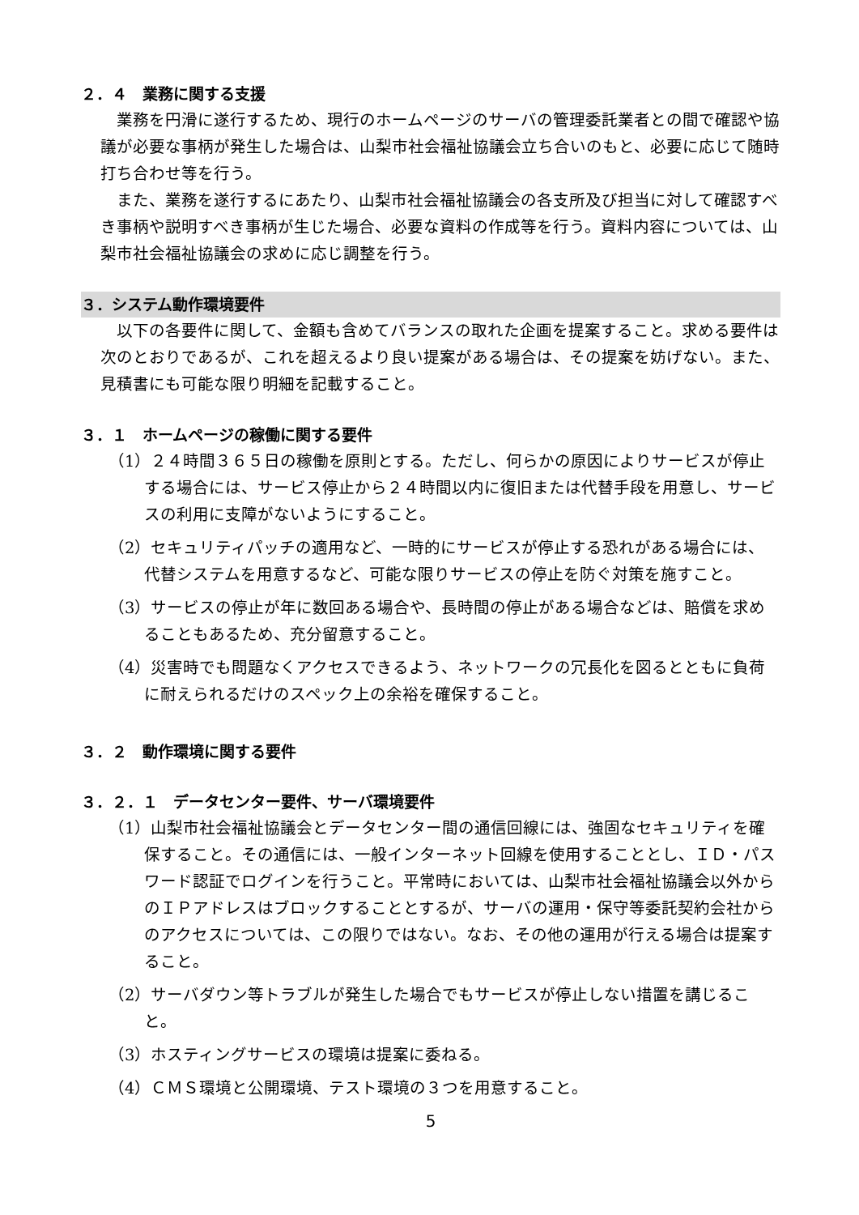２．４　業務に関する支援
業務を円滑に遂行するため、現行のホームページのサーバの管理委託業者との間で確認や協議が必要な事柄が発生した場合は、山梨市社会福祉協議会立ち合いのもと、必要に応じて随時打ち合わせ等を行う。
また、業務を遂行するにあたり、山梨市社会福祉協議会の各支所及び担当に対して確認すべき事柄や説明すべき事柄が生じた場合、必要な資料の作成等を行う。資料内容については、山梨市社会福祉協議会の求めに応じ調整を行う。
３．システム動作環境要件
以下の各要件に関して、金額も含めてバランスの取れた企画を提案すること。求める要件は次のとおりであるが、これを超えるより良い提案がある場合は、その提案を妨げない。また、見積書にも可能な限り明細を記載すること。
３．１　ホームページの稼働に関する要件
（1）２４時間３６５日の稼働を原則とする。ただし、何らかの原因によりサービスが停止する場合には、サービス停止から２４時間以内に復旧または代替手段を用意し、サービスの利用に支障がないようにすること。
（2）セキュリティパッチの適用など、一時的にサービスが停止する恐れがある場合には、代替システムを用意するなど、可能な限りサービスの停止を防ぐ対策を施すこと。
（3）サービスの停止が年に数回ある場合や、長時間の停止がある場合などは、賠償を求めることもあるため、充分留意すること。
（4）災害時でも問題なくアクセスできるよう、ネットワークの冗長化を図るとともに負荷に耐えられるだけのスペック上の余裕を確保すること。
３．２　動作環境に関する要件
３．２．１　データセンター要件、サーバ環境要件
（1）山梨市社会福祉協議会とデータセンター間の通信回線には、強固なセキュリティを確保すること。その通信には、一般インターネット回線を使用することとし、ＩＤ・パスワード認証でログインを行うこと。平常時においては、山梨市社会福祉協議会以外からのＩＰアドレスはブロックすることとするが、サーバの運用・保守等委託契約会社からのアクセスについては、この限りではない。なお、その他の運用が行える場合は提案すること。
（2）サーバダウン等トラブルが発生した場合でもサービスが停止しない措置を講じること。
（3）ホスティングサービスの環境は提案に委ねる。
（4）ＣＭＳ環境と公開環境、テスト環境の３つを用意すること。
5